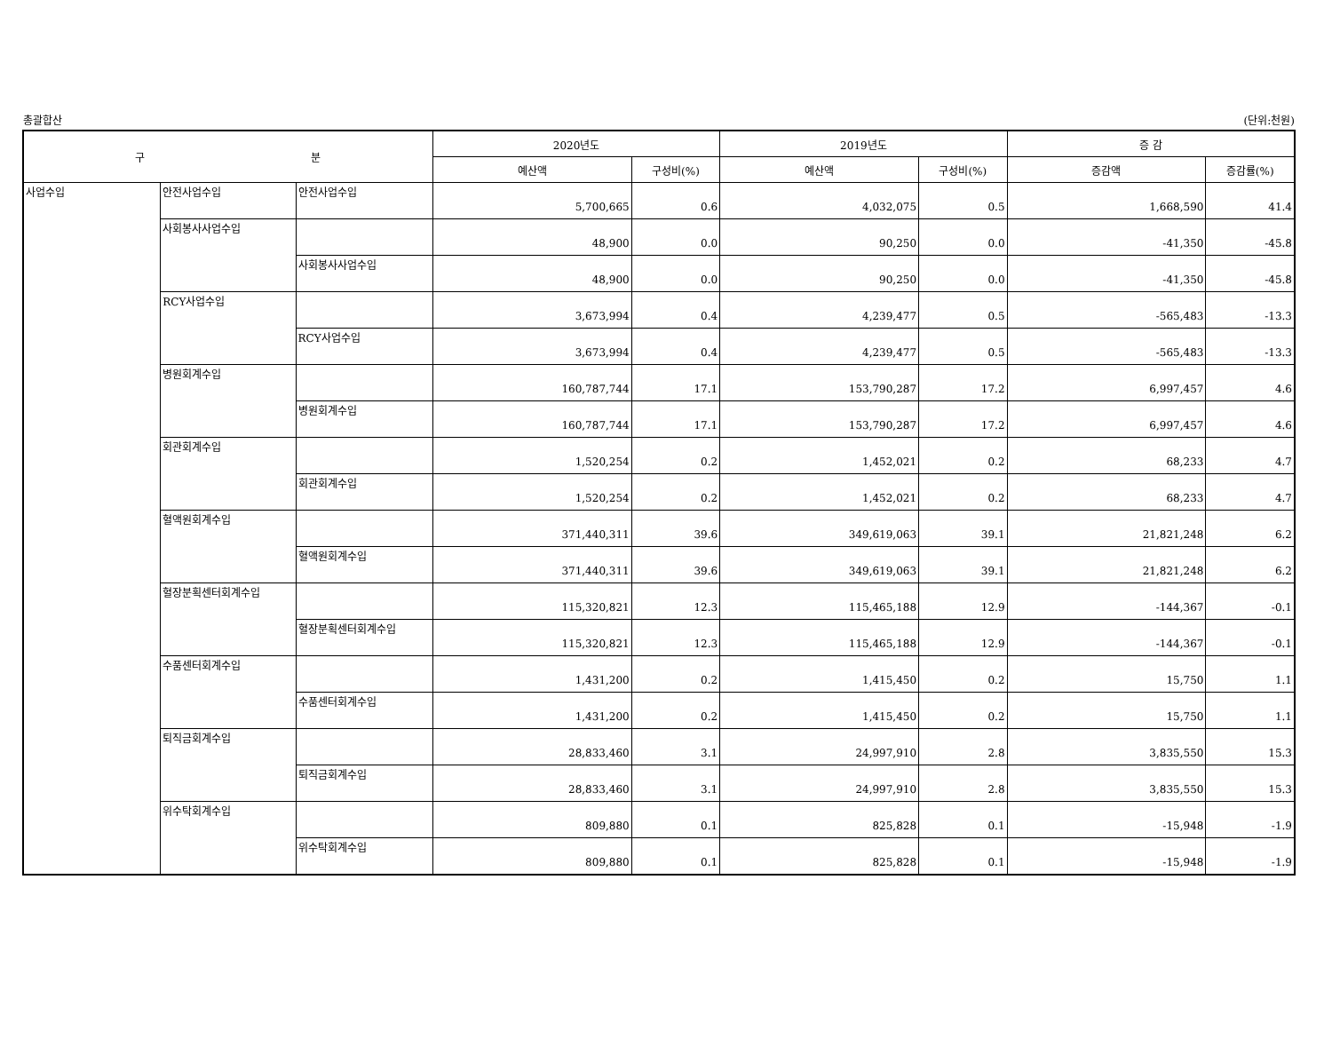총괄합산 (단위:천원)
| 구 분 | | | 2020년도 | | 2019년도 | | 증 감 | |
| --- | --- | --- | --- | --- | --- | --- | --- | --- |
| | | | 예산액 | 구성비(%) | 예산액 | 구성비(%) | 증감액 | 증감률(%) |
| 사업수입 | 안전사업수입 | 안전사업수입 | 5,700,665 | 0.6 | 4,032,075 | 0.5 | 1,668,590 | 41.4 |
| | 사회봉사사업수입 | | 48,900 | 0.0 | 90,250 | 0.0 | -41,350 | -45.8 |
| | | 사회봉사사업수입 | 48,900 | 0.0 | 90,250 | 0.0 | -41,350 | -45.8 |
| | RCY사업수입 | | 3,673,994 | 0.4 | 4,239,477 | 0.5 | -565,483 | -13.3 |
| | | RCY사업수입 | 3,673,994 | 0.4 | 4,239,477 | 0.5 | -565,483 | -13.3 |
| | 병원회계수입 | | 160,787,744 | 17.1 | 153,790,287 | 17.2 | 6,997,457 | 4.6 |
| | | 병원회계수입 | 160,787,744 | 17.1 | 153,790,287 | 17.2 | 6,997,457 | 4.6 |
| | 회관회계수입 | | 1,520,254 | 0.2 | 1,452,021 | 0.2 | 68,233 | 4.7 |
| | | 회관회계수입 | 1,520,254 | 0.2 | 1,452,021 | 0.2 | 68,233 | 4.7 |
| | 혈액원회계수입 | | 371,440,311 | 39.6 | 349,619,063 | 39.1 | 21,821,248 | 6.2 |
| | | 혈액원회계수입 | 371,440,311 | 39.6 | 349,619,063 | 39.1 | 21,821,248 | 6.2 |
| | 혈장분획센터회계수입 | | 115,320,821 | 12.3 | 115,465,188 | 12.9 | -144,367 | -0.1 |
| | | 혈장분획센터회계수입 | 115,320,821 | 12.3 | 115,465,188 | 12.9 | -144,367 | -0.1 |
| | 수품센터회계수입 | | 1,431,200 | 0.2 | 1,415,450 | 0.2 | 15,750 | 1.1 |
| | | 수품센터회계수입 | 1,431,200 | 0.2 | 1,415,450 | 0.2 | 15,750 | 1.1 |
| | 퇴직금회계수입 | | 28,833,460 | 3.1 | 24,997,910 | 2.8 | 3,835,550 | 15.3 |
| | | 퇴직금회계수입 | 28,833,460 | 3.1 | 24,997,910 | 2.8 | 3,835,550 | 15.3 |
| | 위수탁회계수입 | | 809,880 | 0.1 | 825,828 | 0.1 | -15,948 | -1.9 |
| | | 위수탁회계수입 | 809,880 | 0.1 | 825,828 | 0.1 | -15,948 | -1.9 |